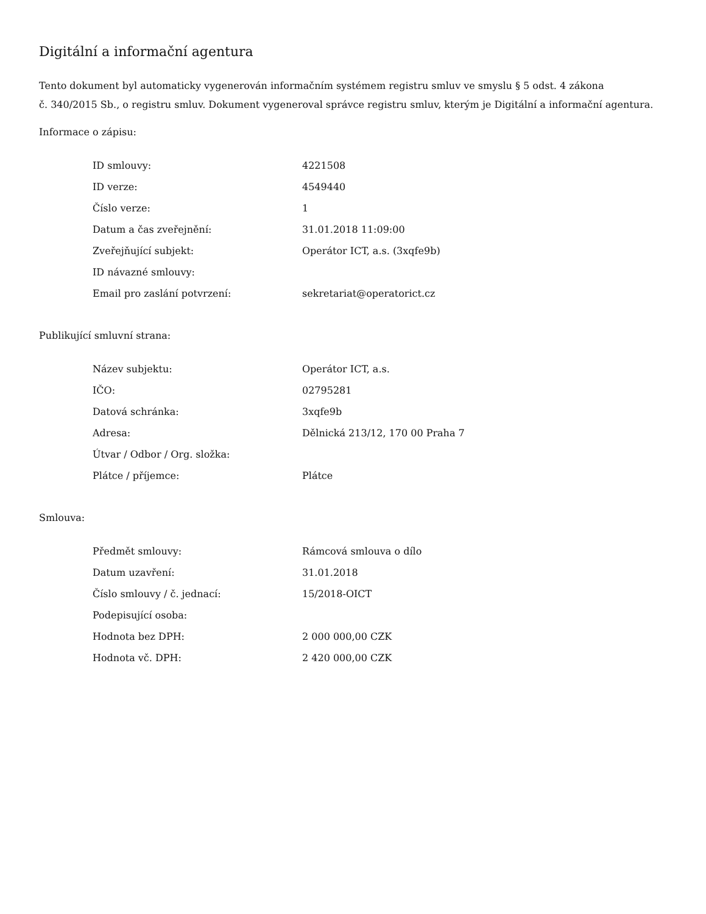Digitální a informační agentura
Tento dokument byl automaticky vygenerován informačním systémem registru smluv ve smyslu § 5 odst. 4 zákona
č. 340/2015 Sb., o registru smluv. Dokument vygeneroval správce registru smluv, kterým je Digitální a informační agentura.
Informace o zápisu:
| ID smlouvy: | 4221508 |
| ID verze: | 4549440 |
| Číslo verze: | 1 |
| Datum a čas zveřejnění: | 31.01.2018 11:09:00 |
| Zveřejňující subjekt: | Operátor ICT, a.s. (3xqfe9b) |
| ID návazné smlouvy: | |
| Email pro zaslání potvrzení: | sekretariat@operatorict.cz |
Publikující smluvní strana:
| Název subjektu: | Operátor ICT, a.s. |
| IČO: | 02795281 |
| Datová schránka: | 3xqfe9b |
| Adresa: | Dělnická 213/12, 170 00 Praha 7 |
| Útvar / Odbor / Org. složka: | |
| Plátce / příjemce: | Plátce |
Smlouva:
| Předmět smlouvy: | Rámcová smlouva o dílo |
| Datum uzavření: | 31.01.2018 |
| Číslo smlouvy / č. jednací: | 15/2018-OICT |
| Podepisující osoba: | |
| Hodnota bez DPH: | 2 000 000,00 CZK |
| Hodnota vč. DPH: | 2 420 000,00 CZK |